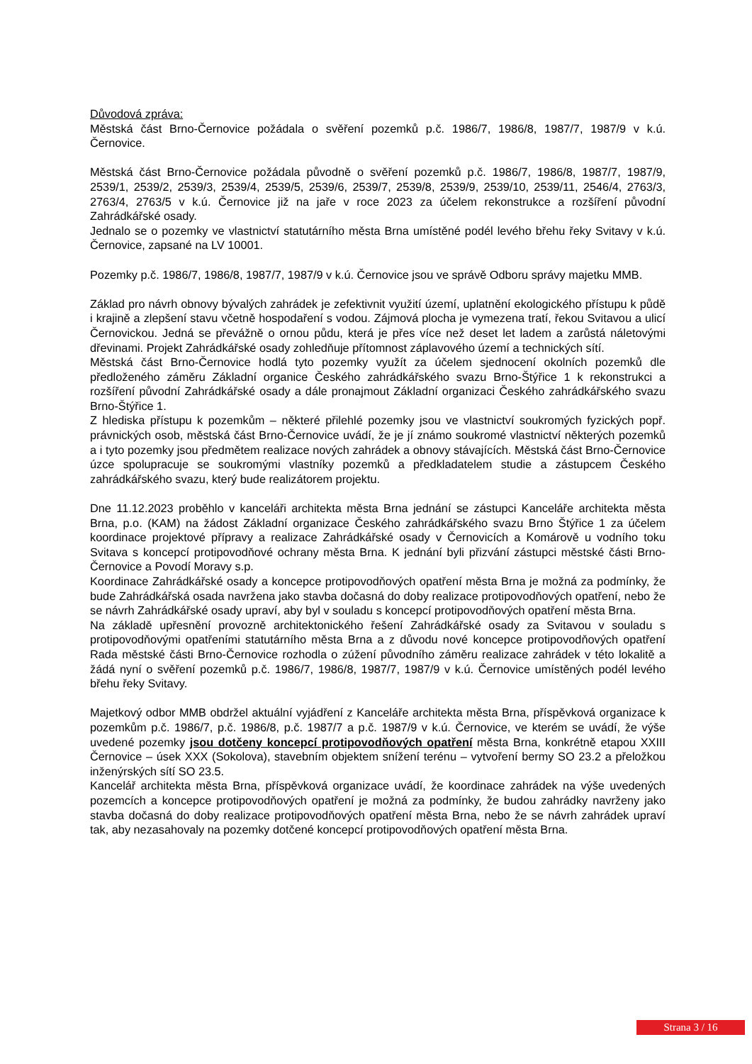Důvodová zpráva:
Městská část Brno-Černovice požádala o svěření pozemků p.č. 1986/7, 1986/8, 1987/7, 1987/9 v k.ú. Černovice.
Městská část Brno-Černovice požádala původně o svěření pozemků p.č. 1986/7, 1986/8, 1987/7, 1987/9, 2539/1, 2539/2, 2539/3, 2539/4, 2539/5, 2539/6, 2539/7, 2539/8, 2539/9, 2539/10, 2539/11, 2546/4, 2763/3, 2763/4, 2763/5 v k.ú. Černovice již na jaře v roce 2023 za účelem rekonstrukce a rozšíření původní Zahrádkářské osady.
Jednalo se o pozemky ve vlastnictví statutárního města Brna umístěné podél levého břehu řeky Svitavy v k.ú. Černovice, zapsané na LV 10001.
Pozemky p.č. 1986/7, 1986/8, 1987/7, 1987/9 v k.ú. Černovice jsou ve správě Odboru správy majetku MMB.
Základ pro návrh obnovy bývalých zahrádek je zefektivnit využití území, uplatnění ekologického přístupu k půdě i krajině a zlepšení stavu včetně hospodaření s vodou. Zájmová plocha je vymezena tratí, řekou Svitavou a ulicí Černovickou. Jedná se převážně o ornou půdu, která je přes více než deset let ladem a zarůstá náletovými dřevinami. Projekt Zahrádkářské osady zohledňuje přítomnost záplavového území a technických sítí.
Městská část Brno-Černovice hodlá tyto pozemky využít za účelem sjednocení okolních pozemků dle předloženého záměru Základní organice Českého zahrádkářského svazu Brno-Štýřice 1 k rekonstrukci a rozšíření původní Zahrádkářské osady a dále pronajmout Základní organizaci Českého zahrádkářského svazu Brno-Štýřice 1.
Z hlediska přístupu k pozemkům – některé přilehlé pozemky jsou ve vlastnictví soukromých fyzických popř. právnických osob, městská část Brno-Černovice uvádí, že je jí známo soukromé vlastnictví některých pozemků a i tyto pozemky jsou předmětem realizace nových zahrádek a obnovy stávajících. Městská část Brno-Černovice úzce spolupracuje se soukromými vlastníky pozemků a předkladatelem studie a zástupcem Českého zahrádkářského svazu, který bude realizátorem projektu.
Dne 11.12.2023 proběhlo v kanceláři architekta města Brna jednání se zástupci Kanceláře architekta města Brna, p.o. (KAM) na žádost Základní organizace Českého zahrádkářského svazu Brno Štýřice 1 za účelem koordinace projektové přípravy a realizace Zahrádkářské osady v Černovicích a Komárově u vodního toku Svitava s koncepcí protipovodňové ochrany města Brna. K jednání byli přizvání zástupci městské části Brno-Černovice a Povodí Moravy s.p.
Koordinace Zahrádkářské osady a koncepce protipovodňových opatření města Brna je možná za podmínky, že bude Zahrádkářská osada navržena jako stavba dočasná do doby realizace protipovodňových opatření, nebo že se návrh Zahrádkářské osady upraví, aby byl v souladu s koncepcí protipovodňových opatření města Brna.
Na základě upřesnění provozně architektonického řešení Zahrádkářské osady za Svitavou v souladu s protipovodňovými opatřeními statutárního města Brna a z důvodu nové koncepce protipovodňových opatření Rada městské části Brno-Černovice rozhodla o zúžení původního záměru realizace zahrádek v této lokalitě a žádá nyní o svěření pozemků p.č. 1986/7, 1986/8, 1987/7, 1987/9 v k.ú. Černovice umístěných podél levého břehu řeky Svitavy.
Majetkový odbor MMB obdržel aktuální vyjádření z Kanceláře architekta města Brna, příspěvková organizace k pozemkům p.č. 1986/7, p.č. 1986/8, p.č. 1987/7 a p.č. 1987/9 v k.ú. Černovice, ve kterém se uvádí, že výše uvedené pozemky jsou dotčeny koncepcí protipovodňových opatření města Brna, konkrétně etapou XXIII Černovice – úsek XXX (Sokolova), stavebním objektem snížení terénu – vytvoření bermy SO 23.2 a přeložkou inženýrských sítí SO 23.5.
Kancelář architekta města Brna, příspěvková organizace uvádí, že koordinace zahrádek na výše uvedených pozemcích a koncepce protipovodňových opatření je možná za podmínky, že budou zahrádky navrženy jako stavba dočasná do doby realizace protipovodňových opatření města Brna, nebo že se návrh zahrádek upraví tak, aby nezasahovaly na pozemky dotčené koncepcí protipovodňových opatření města Brna.
Strana 3 / 16